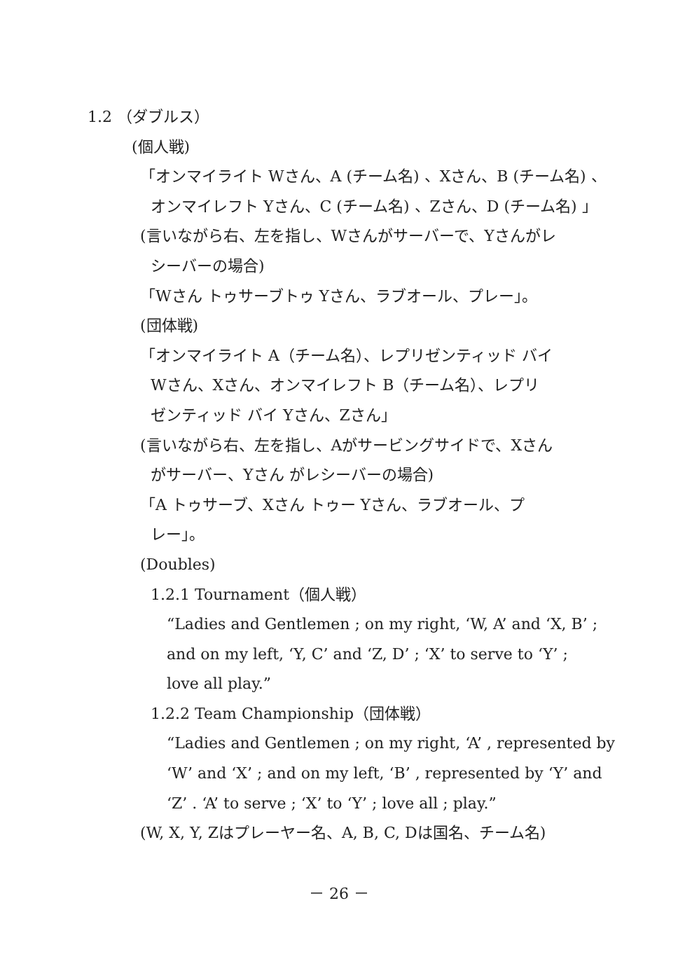1.2 （ダブルス）
(個人戦)
「オンマイライト Wさん、A (チーム名) 、Xさん、B (チーム名) 、
オンマイレフト Yさん、C (チーム名) 、Zさん、D (チーム名) 」
(言いながら右、左を指し、Wさんがサーバーで、Yさんがレ
シーバーの場合)
「Wさん トゥサーブトゥ Yさん、ラブオール、プレー」。
(団体戦)
「オンマイライト A（チーム名）、レプリゼンティッド バイ
Wさん、Xさん、オンマイレフト B（チーム名）、レプリ
ゼンティッド バイ Yさん、Zさん」
(言いながら右、左を指し、Aがサービングサイドで、Xさん
がサーバー、Yさん がレシーバーの場合)
「A トゥサーブ、Xさん トゥー Yさん、ラブオール、プ
レー」。
(Doubles)
1.2.1 Tournament（個人戦）
“Ladies and Gentlemen ; on my right, ‘W, A’ and ‘X, B’ ;
and on my left, ‘Y, C’ and ‘Z, D’ ; ‘X’ to serve to ‘Y’ ;
love all play.”
1.2.2 Team Championship（団体戦）
“Ladies and Gentlemen ; on my right, ‘A’ , represented by
‘W’ and ‘X’ ; and on my left, ‘B’ , represented by ‘Y’ and
‘Z’ . ‘A’ to serve ; ‘X’ to ‘Y’ ; love all ; play.”
(W, X, Y, Zはプレーヤー名、A, B, C, Dは国名、チーム名)
－ 26 －